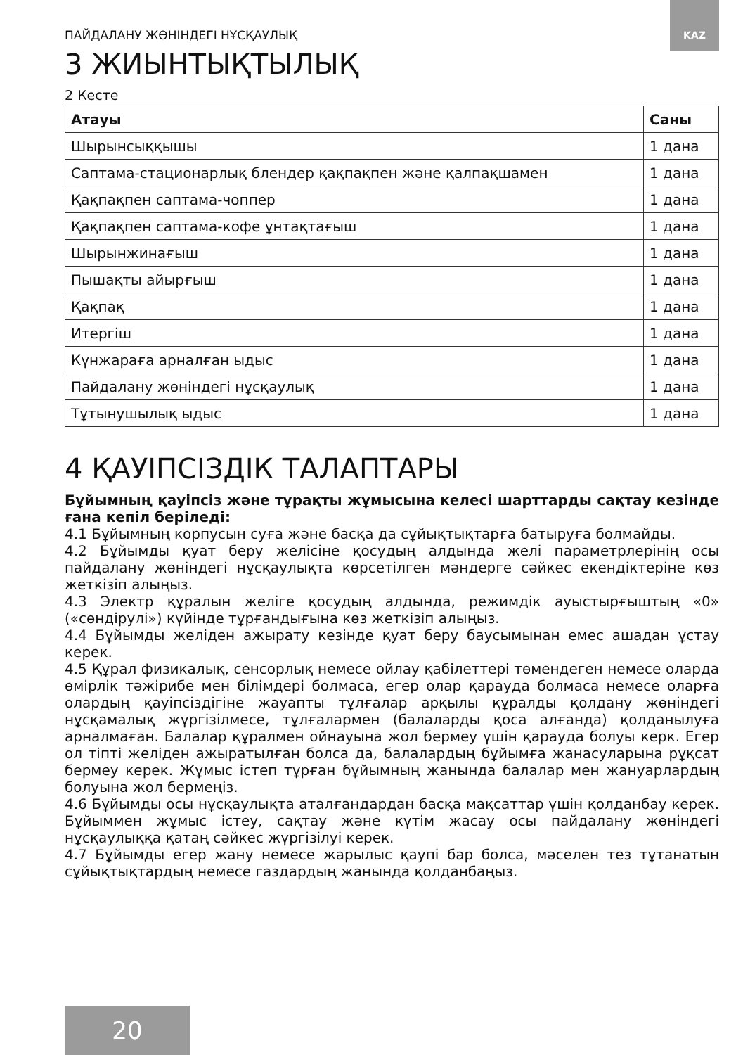KAZ
ПАЙДАЛАНУ ЖӨНІНДЕГІ НҰСҚАУЛЫҚ
3 ЖИЫНТЫҚТЫЛЫҚ
2 Кесте
| Атауы | Саны |
| --- | --- |
| Шырынсыққышы | 1 дана |
| Саптама-стационарлық блендер қақпақпен және қалпақшамен | 1 дана |
| Қақпақпен саптама-чоппер | 1 дана |
| Қақпақпен саптама-кофе ұнтақтағыш | 1 дана |
| Шырынжинағыш | 1 дана |
| Пышақты айырғыш | 1 дана |
| Қақпақ | 1 дана |
| Итергіш | 1 дана |
| Күнжараға арналған ыдыс | 1 дана |
| Пайдалану жөніндегі нұсқаулық | 1 дана |
| Тұтынушылық ыдыс | 1 дана |
4 ҚАУІПСІЗДІК ТАЛАПТАРЫ
Бұйымның қауіпсіз және тұрақты жұмысына келесі шарттарды сақтау кезінде ғана кепіл беріледі:
4.1 Бұйымның корпусын суға және басқа да сұйықтықтарға батыруға болмайды.
4.2 Бұйымды қуат беру желісіне қосудың алдында желі параметрлерінің осы пайдалану жөніндегі нұсқаулықта көрсетілген мәндерге сәйкес екендіктеріне көз жеткізіп алыңыз.
4.3 Электр құралын желіге қосудың алдында, режимдік ауыстырғыштың «0» («сөндірулі») күйінде тұрғандығына көз жеткізіп алыңыз.
4.4 Бұйымды желіден ажырату кезінде қуат беру баусымынан емес ашадан ұстау керек.
4.5 Құрал физикалық, сенсорлық немесе ойлау қабілеттері төмендеген немесе оларда өмірлік тәжірибе мен білімдері болмаса, егер олар қарауда болмаса немесе оларға олардың қауіпсіздігіне жауапты тұлғалар арқылы құралды қолдану жөніндегі нұсқамалық жүргізілмесе, тұлғалармен (балаларды қоса алғанда) қолданылуға арналмаған. Балалар құралмен ойнауына жол бермеу үшін қарауда болуы керк. Егер ол тіпті желіден ажыратылған болса да, балалардың бұйымға жанасуларына рұқсат бермеу керек. Жұмыс істеп тұрған бұйымның жанында балалар мен жануарлардың болуына жол бермеңіз.
4.6 Бұйымды осы нұсқаулықта аталғандардан басқа мақсаттар үшін қолданбау керек. Бұйыммен жұмыс істеу, сақтау және күтім жасау осы пайдалану жөніндегі нұсқаулыққа қатаң сәйкес жүргізілуі керек.
4.7 Бұйымды егер жану немесе жарылыс қаупі бар болса, мәселен тез тұтанатын сұйықтықтардың немесе газдардың жанында қолданбаңыз.
20